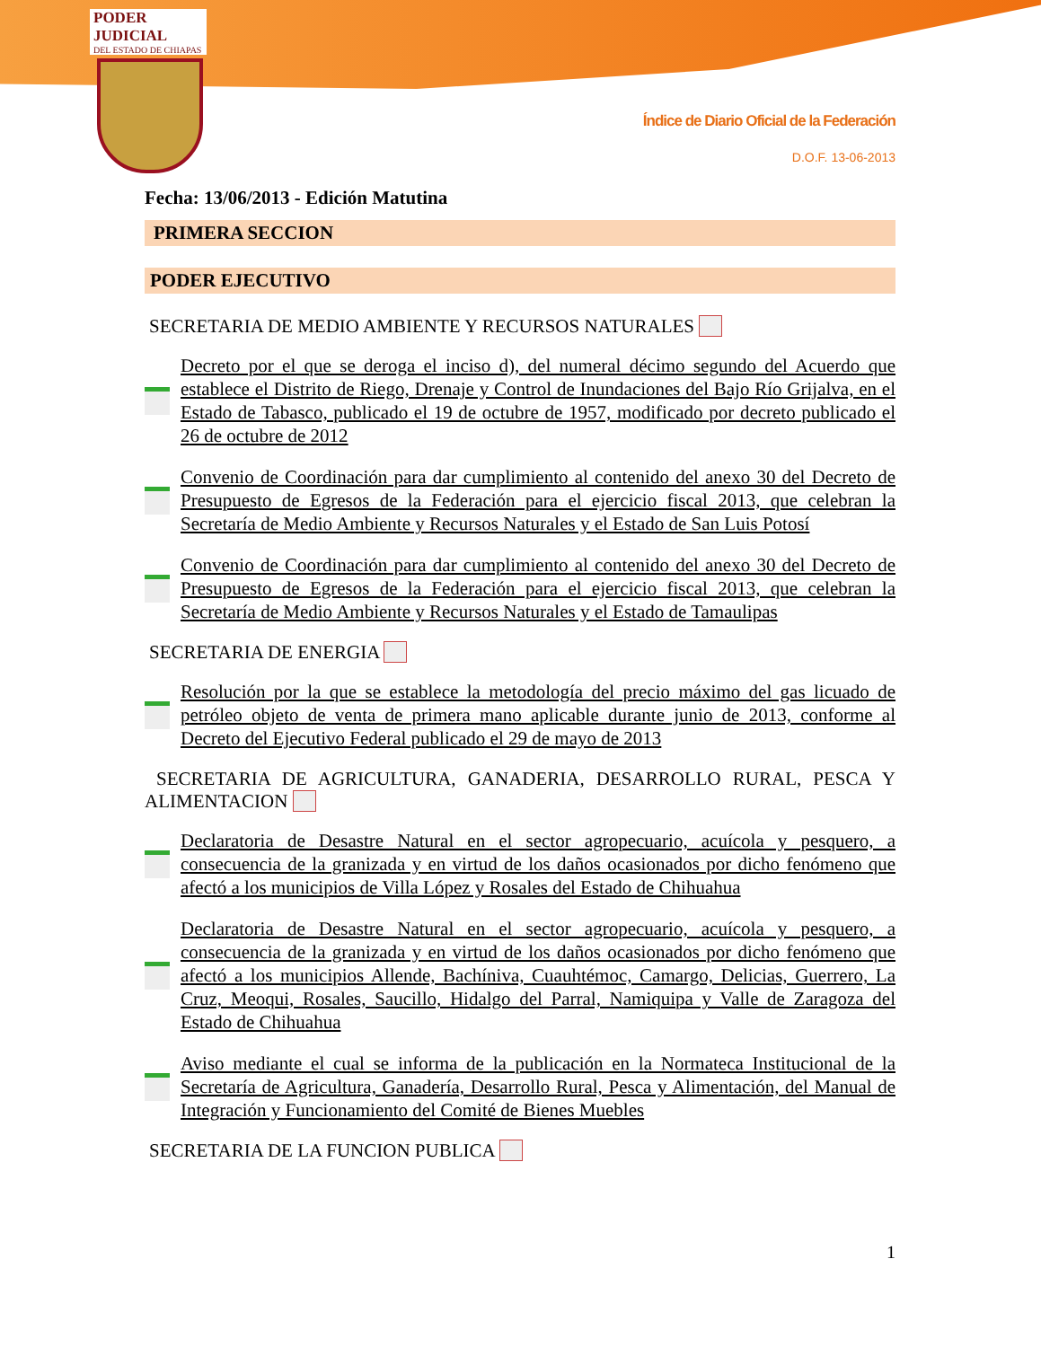PODER JUDICIAL
DEL ESTADO DE CHIAPAS
Índice de Diario Oficial de la Federación
D.O.F. 13-06-2013
Fecha: 13/06/2013 - Edición Matutina
PRIMERA SECCION
PODER EJECUTIVO
SECRETARIA DE MEDIO AMBIENTE Y RECURSOS NATURALES
Decreto por el que se deroga el inciso d), del numeral décimo segundo del Acuerdo que establece el Distrito de Riego, Drenaje y Control de Inundaciones del Bajo Río Grijalva, en el Estado de Tabasco, publicado el 19 de octubre de 1957, modificado por decreto publicado el 26 de octubre de 2012
Convenio de Coordinación para dar cumplimiento al contenido del anexo 30 del Decreto de Presupuesto de Egresos de la Federación para el ejercicio fiscal 2013, que celebran la Secretaría de Medio Ambiente y Recursos Naturales y el Estado de San Luis Potosí
Convenio de Coordinación para dar cumplimiento al contenido del anexo 30 del Decreto de Presupuesto de Egresos de la Federación para el ejercicio fiscal 2013, que celebran la Secretaría de Medio Ambiente y Recursos Naturales y el Estado de Tamaulipas
SECRETARIA DE ENERGIA
Resolución por la que se establece la metodología del precio máximo del gas licuado de petróleo objeto de venta de primera mano aplicable durante junio de 2013, conforme al Decreto del Ejecutivo Federal publicado el 29 de mayo de 2013
SECRETARIA DE AGRICULTURA, GANADERIA, DESARROLLO RURAL, PESCA Y ALIMENTACION
Declaratoria de Desastre Natural en el sector agropecuario, acuícola y pesquero, a consecuencia de la granizada y en virtud de los daños ocasionados por dicho fenómeno que afectó a los municipios de Villa López y Rosales del Estado de Chihuahua
Declaratoria de Desastre Natural en el sector agropecuario, acuícola y pesquero, a consecuencia de la granizada y en virtud de los daños ocasionados por dicho fenómeno que afectó a los municipios Allende, Bachíniva, Cuauhtémoc, Camargo, Delicias, Guerrero, La Cruz, Meoqui, Rosales, Saucillo, Hidalgo del Parral, Namiquipa y Valle de Zaragoza del Estado de Chihuahua
Aviso mediante el cual se informa de la publicación en la Normateca Institucional de la Secretaría de Agricultura, Ganadería, Desarrollo Rural, Pesca y Alimentación, del Manual de Integración y Funcionamiento del Comité de Bienes Muebles
SECRETARIA DE LA FUNCION PUBLICA
1